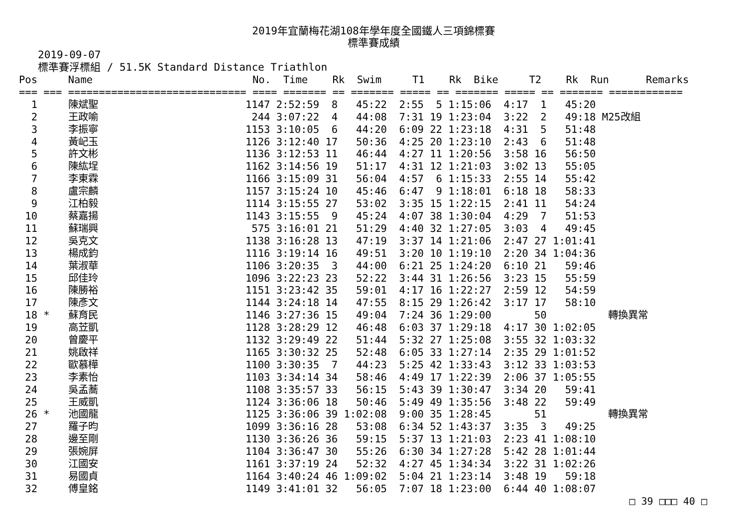2019年宜蘭梅花湖108年學年度全國鐵人三項錦標賽
標準賽成績
2019-09-07
標準賽浮標組 / 51.5K Standard Distance Triathlon
| Pos |
| --- |
Pos     Name                          No.  Time    Rk  Swim     T1    Rk  Bike     T2    Rk  Run      Remarks
=== === ============================= ==== ======= == ======= ===== == ======= ===== == ======= ============
  1     陳斌聖                        1147 2:52:59  8   45:22  2:55  5 1:15:06  4:17  1   45:20
  2     王政喻                         244 3:07:22  4   44:08  7:31 19 1:23:04  3:22  2   49:18 M25改組
  3     李振寧                        1153 3:10:05  6   44:20  6:09 22 1:23:18  4:31  5   51:48
  4     黃屺玉                        1126 3:12:40 17   50:36  4:25 20 1:23:10  2:43  6   51:48
  5     許文彬                        1136 3:12:53 11   46:44  4:27 11 1:20:56  3:58 16   56:50
  6     陳紘埕                        1162 3:14:56 19   51:17  4:31 12 1:21:03  3:02 13   55:05
  7     李東霖                        1166 3:15:09 31   56:04  4:57  6 1:15:33  2:55 14   55:42
  8     盧宗麟                        1157 3:15:24 10   45:46  6:47  9 1:18:01  6:18 18   58:33
  9     江柏毅                        1114 3:15:55 27   53:02  3:35 15 1:22:15  2:41 11   54:24
 10     蔡嘉揚                        1143 3:15:55  9   45:24  4:07 38 1:30:04  4:29  7   51:53
 11     蘇瑞興                         575 3:16:01 21   51:29  4:40 32 1:27:05  3:03  4   49:45
 12     吳克文                        1138 3:16:28 13   47:19  3:37 14 1:21:06  2:47 27 1:01:41
 13     楊成鈞                        1116 3:19:14 16   49:51  3:20 10 1:19:10  2:20 34 1:04:36
 14     葉淑華                        1106 3:20:35  3   44:00  6:21 25 1:24:20  6:10 21   59:46
 15     邱佳玲                        1096 3:22:23 23   52:22  3:44 31 1:26:56  3:23 15   55:59
 16     陳勝裕                        1151 3:23:42 35   59:01  4:17 16 1:22:27  2:59 12   54:59
 17     陳彥文                        1144 3:24:18 14   47:55  8:15 29 1:26:42  3:17 17   58:10
 18 *   蘇育民                        1146 3:27:36 15   49:04  7:24 36 1:29:00       50          轉換異常
 19     高苙凱                        1128 3:28:29 12   46:48  6:03 37 1:29:18  4:17 30 1:02:05
 20     曾慶平                        1132 3:29:49 22   51:44  5:32 27 1:25:08  3:55 32 1:03:32
 21     姚啟祥                        1165 3:30:32 25   52:48  6:05 33 1:27:14  2:35 29 1:01:52
 22     歐慕樺                        1100 3:30:35  7   44:23  5:25 42 1:33:43  3:12 33 1:03:53
 23     李素怡                        1103 3:34:14 34   58:46  4:49 17 1:22:39  2:06 37 1:05:55
 24     吳孟蕎                        1108 3:35:57 33   56:15  5:43 39 1:30:47  3:34 20   59:41
 25     王威凱                        1124 3:36:06 18   50:46  5:49 49 1:35:56  3:48 22   59:49
 26 *   池國龍                        1125 3:36:06 39 1:02:08  9:00 35 1:28:45       51          轉換異常
 27     羅子昀                        1099 3:36:16 28   53:08  6:34 52 1:43:37  3:35  3   49:25
 28     邊至剛                        1130 3:36:26 36   59:15  5:37 13 1:21:03  2:23 41 1:08:10
 29     張婉屏                        1104 3:36:47 30   55:26  6:30 34 1:27:28  5:42 28 1:01:44
 30     江國安                        1161 3:37:19 24   52:32  4:27 45 1:34:34  3:22 31 1:02:26
 31     易國貞                        1164 3:40:24 46 1:09:02  5:04 21 1:23:14  3:48 19   59:18
 32     傅皇銘                        1149 3:41:01 32   56:05  7:07 18 1:23:00  6:44 40 1:08:07
□ 39 □□□ 40 □